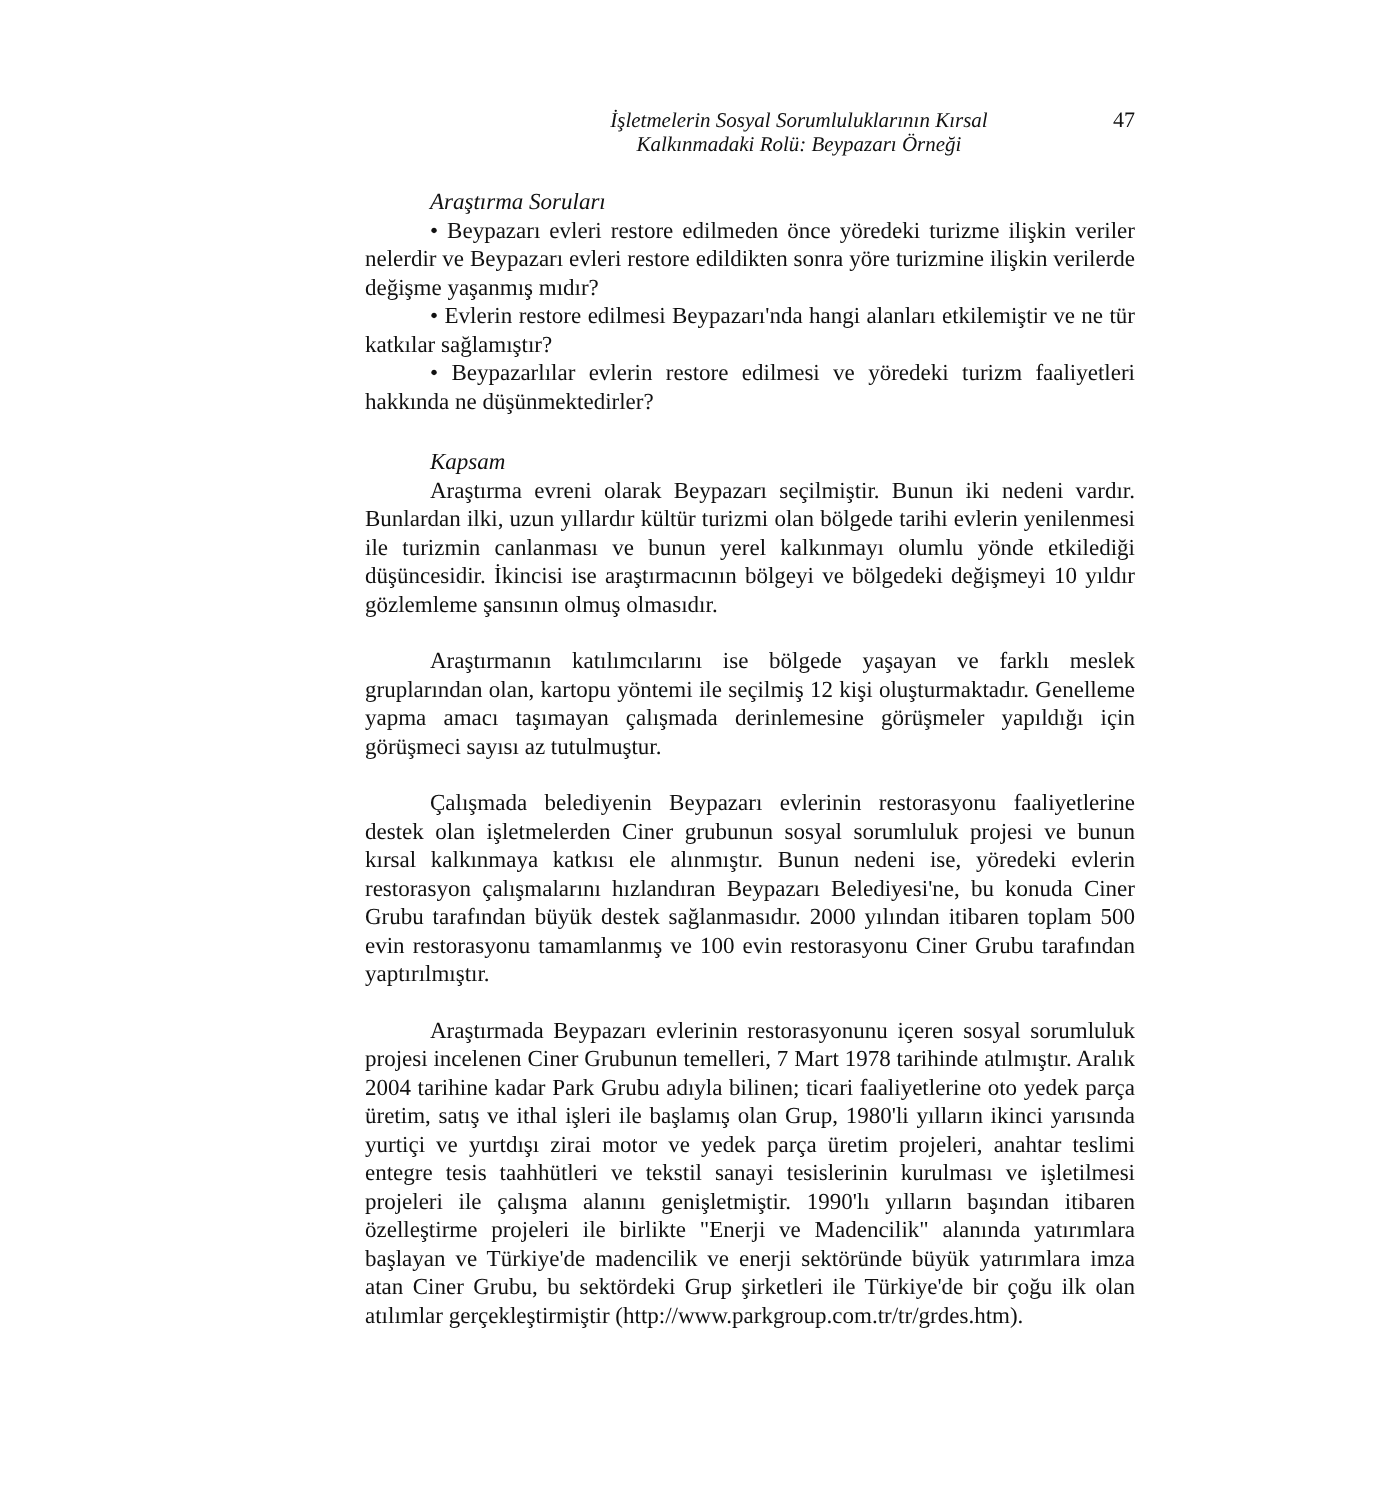İşletmelerin Sosyal Sorumluluklarının Kırsal
Kalkınmadaki Rolü: Beypazarı Örneği
47
Araştırma Soruları
• Beypazarı evleri restore edilmeden önce yöredeki turizme ilişkin veriler nelerdir ve Beypazarı evleri restore edildikten sonra yöre turizmine ilişkin verilerde değişme yaşanmış mıdır?
• Evlerin restore edilmesi Beypazarı'nda hangi alanları etkilemiştir ve ne tür katkılar sağlamıştır?
• Beypazarlılar evlerin restore edilmesi ve yöredeki turizm faaliyetleri hakkında ne düşünmektedirler?
Kapsam
Araştırma evreni olarak Beypazarı seçilmiştir. Bunun iki nedeni vardır. Bunlardan ilki, uzun yıllardır kültür turizmi olan bölgede tarihi evlerin yenilenmesi ile turizmin canlanması ve bunun yerel kalkınmayı olumlu yönde etkilediği düşüncesidir. İkincisi ise araştırmacının bölgeyi ve bölgedeki değişmeyi 10 yıldır gözlemleme şansının olmuş olmasıdır.
Araştırmanın katılımcılarını ise bölgede yaşayan ve farklı meslek gruplarından olan, kartopu yöntemi ile seçilmiş 12 kişi oluşturmaktadır. Genelleme yapma amacı taşımayan çalışmada derinlemesine görüşmeler yapıldığı için görüşmeci sayısı az tutulmuştur.
Çalışmada belediyenin Beypazarı evlerinin restorasyonu faaliyetlerine destek olan işletmelerden Ciner grubunun sosyal sorumluluk projesi ve bunun kırsal kalkınmaya katkısı ele alınmıştır. Bunun nedeni ise, yöredeki evlerin restorasyon çalışmalarını hızlandıran Beypazarı Belediyesi'ne, bu konuda Ciner Grubu tarafından büyük destek sağlanmasıdır. 2000 yılından itibaren toplam 500 evin restorasyonu tamamlanmış ve 100 evin restorasyonu Ciner Grubu tarafından yaptırılmıştır.
Araştırmada Beypazarı evlerinin restorasyonunu içeren sosyal sorumluluk projesi incelenen Ciner Grubunun temelleri, 7 Mart 1978 tarihinde atılmıştır. Aralık 2004 tarihine kadar Park Grubu adıyla bilinen; ticari faaliyetlerine oto yedek parça üretim, satış ve ithal işleri ile başlamış olan Grup, 1980'li yılların ikinci yarısında yurtiçi ve yurtdışı zirai motor ve yedek parça üretim projeleri, anahtar teslimi entegre tesis taahhütleri ve tekstil sanayi tesislerinin kurulması ve işletilmesi projeleri ile çalışma alanını genişletmiştir. 1990'lı yılların başından itibaren özelleştirme projeleri ile birlikte "Enerji ve Madencilik" alanında yatırımlara başlayan ve Türkiye'de madencilik ve enerji sektöründe büyük yatırımlara imza atan Ciner Grubu, bu sektördeki Grup şirketleri ile Türkiye'de bir çoğu ilk olan atılımlar gerçekleştirmiştir (http://www.parkgroup.com.tr/tr/grdes.htm).